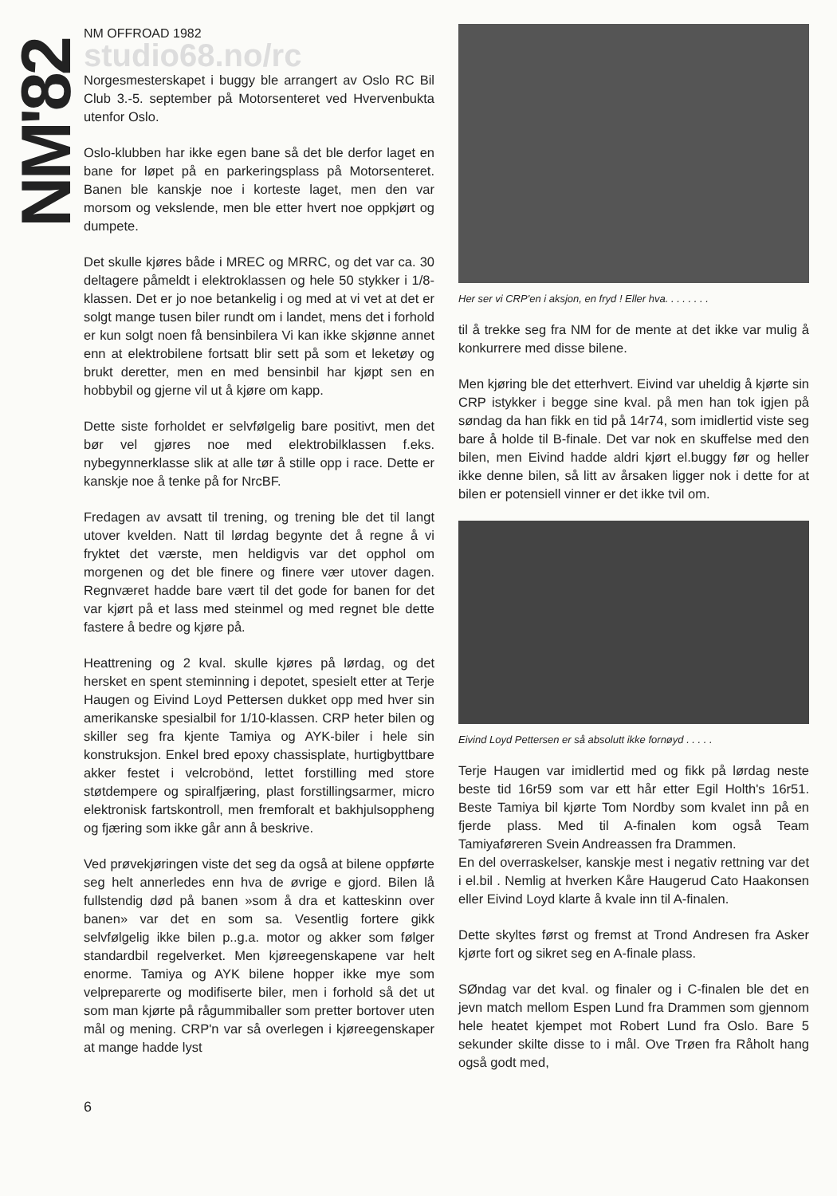NM'82
NM OFFROAD 1982
studio68.no/rc
Norgesmesterskapet i buggy ble arrangert av Oslo RC Bil Club 3.-5. september på Motorsenteret ved Hvervenbukta utenfor Oslo.
Oslo-klubben har ikke egen bane så det ble derfor laget en bane for løpet på en parkeringsplass på Motorsenteret. Banen ble kanskje noe i korteste laget, men den var morsom og vekslende, men ble etter hvert noe oppkjørt og dumpete.
Det skulle kjøres både i MREC og MRRC, og det var ca. 30 deltagere påmeldt i elektroklassen og hele 50 stykker i 1/8-klassen. Det er jo noe betankelig i og med at vi vet at det er solgt mange tusen biler rundt om i landet, mens det i forhold er kun solgt noen få bensinbilera Vi kan ikke skjønne annet enn at elektrobilene fortsatt blir sett på som et leketøy og brukt deretter, men en med bensinbil har kjøpt sen en hobbybil og gjerne vil ut å kjøre om kapp.
Dette siste forholdet er selvfølgelig bare positivt, men det bør vel gjøres noe med elektrobilklassen f.eks. nybegynnerklasse slik at alle tør å stille opp i race. Dette er kanskje noe å tenke på for NrcBF.
Fredagen av avsatt til trening, og trening ble det til langt utover kvelden. Natt til lørdag begynte det å regne å vi fryktet det værste, men heldigvis var det opphol om morgenen og det ble finere og finere vær utover dagen. Regnværet hadde bare vært til det gode for banen for det var kjørt på et lass med steinmel og med regnet ble dette fastere å bedre og kjøre på.
Heattrening og 2 kval. skulle kjøres på lørdag, og det hersket en spent steminning i depotet, spesielt etter at Terje Haugen og Eivind Loyd Pettersen dukket opp med hver sin amerikanske spesialbil for 1/10-klassen. CRP heter bilen og skiller seg fra kjente Tamiya og AYK-biler i hele sin konstruksjon. Enkel bred epoxy chassisplate, hurtigbyttbare akker festet i velcrobönd, lettet forstilling med store støtdempere og spiralfjæring, plast forstillingsarmer, micro elektronisk fartskontroll, men fremforalt et bakhjulsoppheng og fjæring som ikke går ann å beskrive.
Ved prøvekjøringen viste det seg da også at bilene oppførte seg helt annerledes enn hva de øvrige e gjord. Bilen lå fullstendig død på banen »som å dra et katteskinn over banen» var det en som sa. Vesentlig fortere gikk selvfølgelig ikke bilen p..g.a. motor og akker som følger standardbil regelverket. Men kjøreegenskapene var helt enorme. Tamiya og AYK bilene hopper ikke mye som velpreparerte og modifiserte biler, men i forhold så det ut som man kjørte på rågummiballer som pretter bortover uten mål og mening. CRP'n var så overlegen i kjøreegenskaper at mange hadde lyst
Her ser vi CRP'en i aksjon, en fryd ! Eller hva. . . . . . . .
til å trekke seg fra NM for de mente at det ikke var mulig å konkurrere med disse bilene.
Men kjøring ble det etterhvert. Eivind var uheldig å kjørte sin CRP istykker i begge sine kval. på men han tok igjen på søndag da han fikk en tid på 14r74, som imidlertid viste seg bare å holde til B-finale. Det var nok en skuffelse med den bilen, men Eivind hadde aldri kjørt el.buggy før og heller ikke denne bilen, så litt av årsaken ligger nok i dette for at bilen er potensiell vinner er det ikke tvil om.
Eivind Loyd Pettersen er så absolutt ikke fornøyd . . . . .
Terje Haugen var imidlertid med og fikk på lørdag neste beste tid 16r59 som var ett hår etter Egil Holth's 16r51. Beste Tamiya bil kjørte Tom Nordby som kvalet inn på en fjerde plass. Med til A-finalen kom også Team Tamiyaføreren Svein Andreassen fra Drammen.
En del overraskelser, kanskje mest i negativ rettning var det i el.bil . Nemlig at hverken Kåre Haugerud Cato Haakonsen eller Eivind Loyd klarte å kvale inn til A-finalen.
Dette skyltes først og fremst at Trond Andresen fra Asker kjørte fort og sikret seg en A-finale plass.
SØndag var det kval. og finaler og i C-finalen ble det en jevn match mellom Espen Lund fra Drammen som gjennom hele heatet kjempet mot Robert Lund fra Oslo. Bare 5 sekunder skilte disse to i mål. Ove Trøen fra Råholt hang også godt med,
6